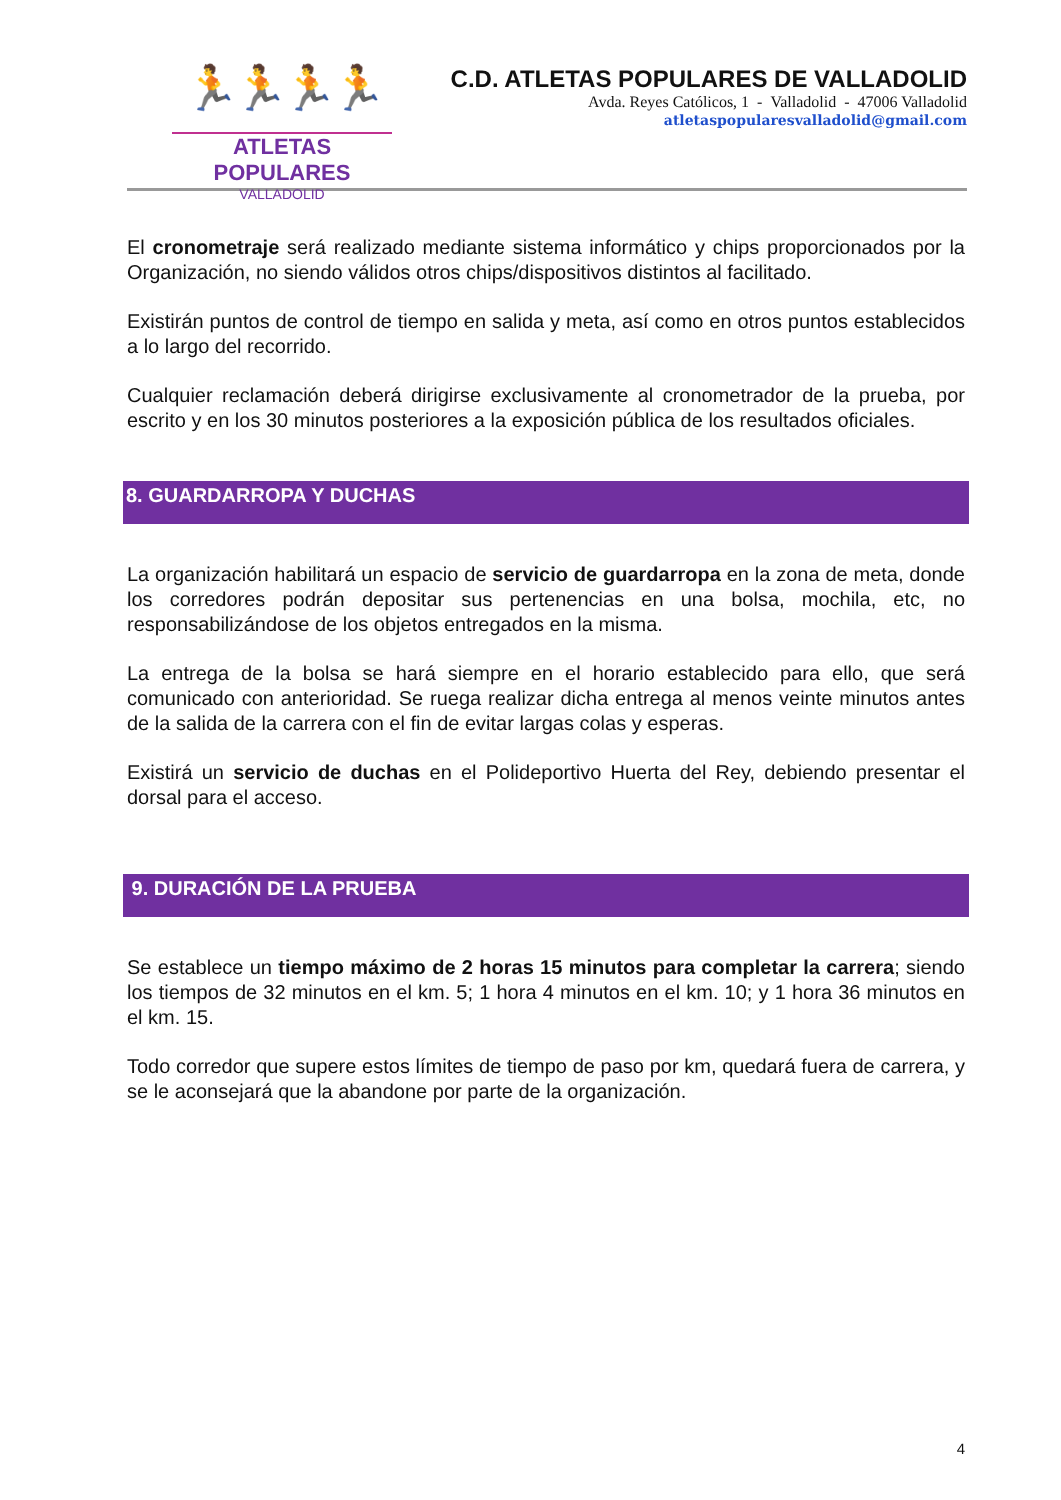🏃🏃🏃🏃
ATLETAS POPULARES
VALLADOLID
C.D. ATLETAS POPULARES DE VALLADOLID
Avda. Reyes Católicos, 1 - Valladolid - 47006 Valladolid
atletaspopularesvalladolid@gmail.com
El cronometraje será realizado mediante sistema informático y chips proporcionados por la Organización, no siendo válidos otros chips/dispositivos distintos al facilitado.
Existirán puntos de control de tiempo en salida y meta, así como en otros puntos establecidos a lo largo del recorrido.
Cualquier reclamación deberá dirigirse exclusivamente al cronometrador de la prueba, por escrito y en los 30 minutos posteriores a la exposición pública de los resultados oficiales.
8. GUARDARROPA Y DUCHAS
La organización habilitará un espacio de servicio de guardarropa en la zona de meta, donde los corredores podrán depositar sus pertenencias en una bolsa, mochila, etc, no responsabilizándose de los objetos entregados en la misma.
La entrega de la bolsa se hará siempre en el horario establecido para ello, que será comunicado con anterioridad. Se ruega realizar dicha entrega al menos veinte minutos antes de la salida de la carrera con el fin de evitar largas colas y esperas.
Existirá un servicio de duchas en el Polideportivo Huerta del Rey, debiendo presentar el dorsal para el acceso.
9. DURACIÓN DE LA PRUEBA
Se establece un tiempo máximo de 2 horas 15 minutos para completar la carrera; siendo los tiempos de 32 minutos en el km. 5; 1 hora 4 minutos en el km. 10; y 1 hora 36 minutos en el km. 15.
Todo corredor que supere estos límites de tiempo de paso por km, quedará fuera de carrera, y se le aconsejará que la abandone por parte de la organización.
4